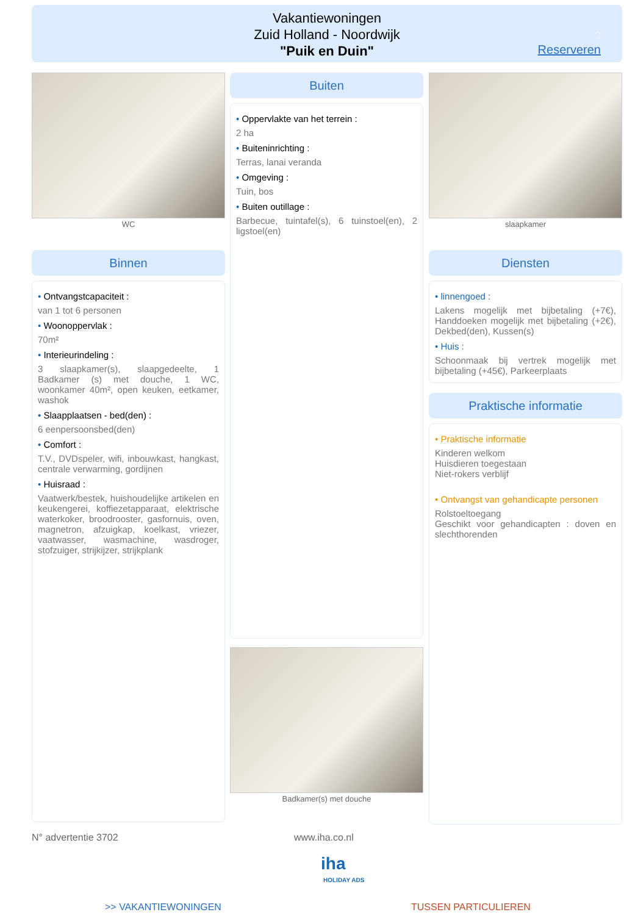Vakantiewoningen
Zuid Holland - Noordwijk
"Puik en Duin"
3
Reserveren
WC
Binnen
• Ontvangstcapaciteit :
van 1 tot 6 personen
• Woonoppervlak :
70m²
• Interieurindeling :
3 slaapkamer(s), slaapgedeelte, 1 Badkamer (s) met douche, 1 WC, woonkamer 40m², open keuken, eetkamer, washok
• Slaapplaatsen - bed(den) :
6 eenpersoonsbed(den)
• Comfort :
T.V., DVDspeler, wifi, inbouwkast, hangkast, centrale verwarming, gordijnen
• Huisraad :
Vaatwerk/bestek, huishoudelijke artikelen en keukengerei, koffiezetapparaat, elektrische waterkoker, broodrooster, gasfornuis, oven, magnetron, afzuigkap, koelkast, vriezer, vaatwasser, wasmachine, wasdroger, stofzuiger, strijkijzer, strijkplank
Buiten
• Oppervlakte van het terrein :
2 ha
• Buiteninrichting :
Terras, lanai veranda
• Omgeving :
Tuin, bos
• Buiten outillage :
Barbecue, tuintafel(s), 6 tuinstoel(en), 2 ligstoel(en)
Badkamer(s) met douche
slaapkamer
Diensten
• linnengoed :
Lakens mogelijk met bijbetaling (+7€), Handdoeken mogelijk met bijbetaling (+2€), Dekbed(den), Kussen(s)
• Huis :
Schoonmaak bij vertrek mogelijk met bijbetaling (+45€), Parkeerplaats
Praktische informatie
• Praktische informatie
Kinderen welkom
Huisdieren toegestaan
Niet-rokers verblijf
• Ontvangst van gehandicapte personen
Rolstoeltoegang
Geschikt voor gehandicapten : doven en slechthorenden
N° advertentie 3702 www.iha.co.nl
iha
HOLIDAY ADS
>> VAKANTIEWONINGEN TUSSEN PARTICULIEREN